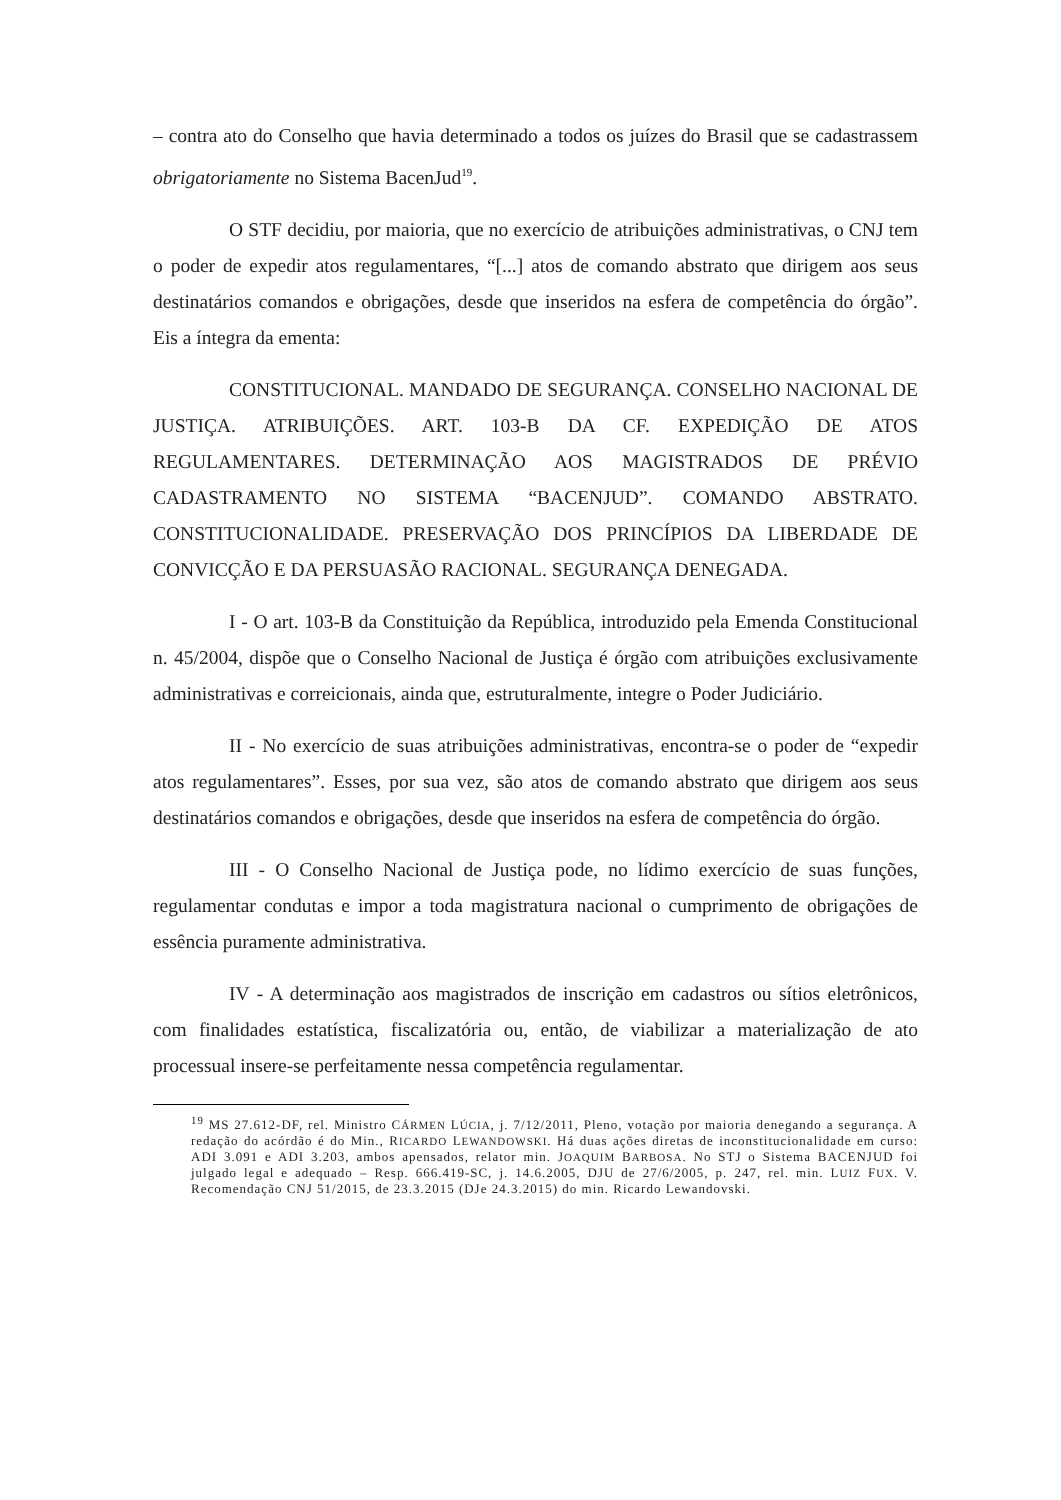– contra ato do Conselho que havia determinado a todos os juízes do Brasil que se cadastrassem obrigatoriamente no Sistema BacenJud<sup>19</sup>.
O STF decidiu, por maioria, que no exercício de atribuições administrativas, o CNJ tem o poder de expedir atos regulamentares, “[...] atos de comando abstrato que dirigem aos seus destinatários comandos e obrigações, desde que inseridos na esfera de competência do órgão”. Eis a íntegra da ementa:
CONSTITUCIONAL. MANDADO DE SEGURANÇA. CONSELHO NACIONAL DE JUSTIÇA. ATRIBUIÇÕES. ART. 103-B DA CF. EXPEDIÇÃO DE ATOS REGULAMENTARES. DETERMINAÇÃO AOS MAGISTRADOS DE PRÉVIO CADASTRAMENTO NO SISTEMA “BACENJUD”. COMANDO ABSTRATO. CONSTITUCIONALIDADE. PRESERVAÇÃO DOS PRINCÍPIOS DA LIBERDADE DE CONVICÇÃO E DA PERSUASÃO RACIONAL. SEGURANÇA DENEGADA.
I - O art. 103-B da Constituição da República, introduzido pela Emenda Constitucional n. 45/2004, dispõe que o Conselho Nacional de Justiça é órgão com atribuições exclusivamente administrativas e correicionais, ainda que, estruturalmente, integre o Poder Judiciário.
II - No exercício de suas atribuições administrativas, encontra-se o poder de “expedir atos regulamentares”. Esses, por sua vez, são atos de comando abstrato que dirigem aos seus destinatários comandos e obrigações, desde que inseridos na esfera de competência do órgão.
III - O Conselho Nacional de Justiça pode, no lídimo exercício de suas funções, regulamentar condutas e impor a toda magistratura nacional o cumprimento de obrigações de essência puramente administrativa.
IV - A determinação aos magistrados de inscrição em cadastros ou sítios eletrônicos, com finalidades estatística, fiscalizatória ou, então, de viabilizar a materialização de ato processual insere-se perfeitamente nessa competência regulamentar.
<sup>19</sup> MS 27.612-DF, rel. Ministro CÁRMEN LÚCIA, j. 7/12/2011, Pleno, votação por maioria denegando a segurança. A redação do acórdão é do Min., RICARDO LEWANDOWSKI. Há duas ações diretas de inconstitucionalidade em curso: ADI 3.091 e ADI 3.203, ambos apensados, relator min. JOAQUIM BARBOSA. No STJ o Sistema BACENJUD foi julgado legal e adequado – Resp. 666.419-SC, j. 14.6.2005, DJU de 27/6/2005, p. 247, rel. min. LUIZ FUX. V. Recomendação CNJ 51/2015, de 23.3.2015 (DJe 24.3.2015) do min. Ricardo Lewandovski.